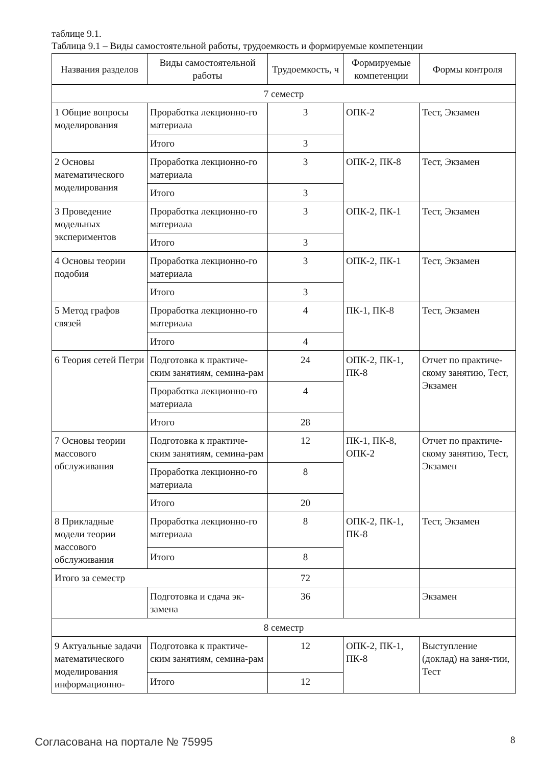таблице 9.1.
Таблица 9.1 – Виды самостоятельной работы, трудоемкость и формируемые компетенции
| Названия разделов | Виды самостоятельной работы | Трудоемкость, ч | Формируемые компетенции | Формы контроля |
| --- | --- | --- | --- | --- |
| 7 семестр | | | | |
| 1 Общие вопросы моделирования | Проработка лекционно-го материала | 3 | ОПК-2 | Тест, Экзамен |
| | Итого | 3 | | |
| 2 Основы математического моделирования | Проработка лекционно-го материала | 3 | ОПК-2, ПК-8 | Тест, Экзамен |
| | Итого | 3 | | |
| 3 Проведение модельных экспериментов | Проработка лекционно-го материала | 3 | ОПК-2, ПК-1 | Тест, Экзамен |
| | Итого | 3 | | |
| 4 Основы теории подобия | Проработка лекционно-го материала | 3 | ОПК-2, ПК-1 | Тест, Экзамен |
| | Итого | 3 | | |
| 5 Метод графов связей | Проработка лекционно-го материала | 4 | ПК-1, ПК-8 | Тест, Экзамен |
| | Итого | 4 | | |
| 6 Теория сетей Петри | Подготовка к практиче-ским занятиям, семина-рам | 24 | ОПК-2, ПК-1, ПК-8 | Отчет по практиче-скому занятию, Тест, Экзамен |
| | Проработка лекционно-го материала | 4 | | |
| | Итого | 28 | | |
| 7 Основы теории массового обслуживания | Подготовка к практиче-ским занятиям, семина-рам | 12 | ПК-1, ПК-8, ОПК-2 | Отчет по практиче-скому занятию, Тест, Экзамен |
| | Проработка лекционно-го материала | 8 | | |
| | Итого | 20 | | |
| 8 Прикладные модели теории массового обслуживания | Проработка лекционно-го материала | 8 | ОПК-2, ПК-1, ПК-8 | Тест, Экзамен |
| | Итого | 8 | | |
| Итого за семестр | | 72 | | |
| | Подготовка и сдача эк-замена | 36 | | Экзамен |
| 8 семестр | | | | |
| 9 Актуальные задачи математического моделирования информационно- | Подготовка к практиче-ским занятиям, семина-рам | 12 | ОПК-2, ПК-1, ПК-8 | Выступление (доклад) на заня-тии, Тест |
| | Итого | 12 | | |
Согласована на портале № 75995 8